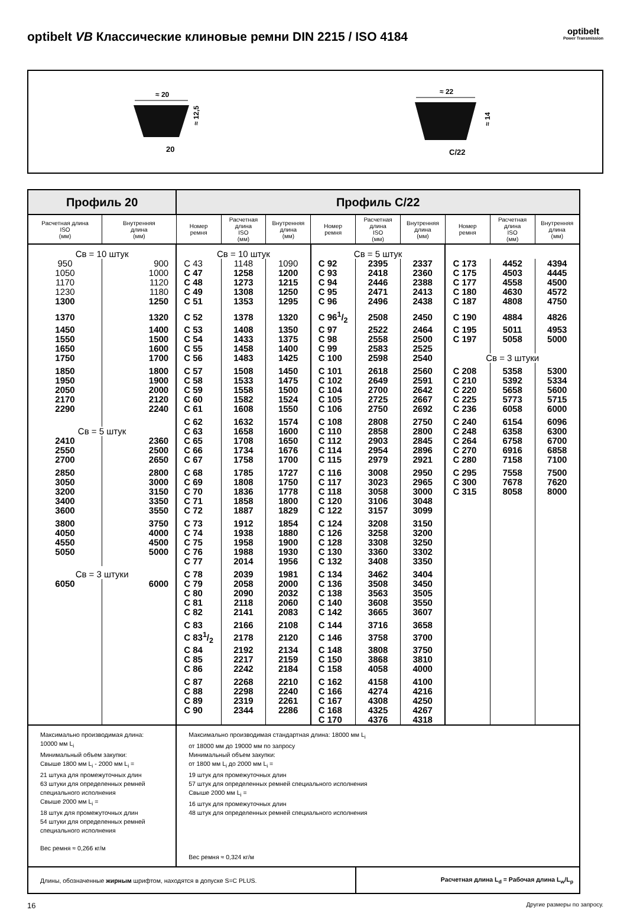optibelt VB Классические клиновые ремни DIN 2215 / ISO 4184
optibelt
Power Transmission
≈ 20
≈ 12,5
20
≈ 22
≈ 14
C/22
| Профиль 20 | | Профиль C/22 | | | | | | | | |
| --- | --- | --- | --- | --- | --- | --- | --- | --- | --- | --- |
| Расчетная длина ISO (мм) | Внутренняя длина (мм) | Номер ремня | Расчетная длина ISO (мм) | Внутренняя длина (мм) | Номер ремня | Расчетная длина ISO (мм) | Внутренняя длина (мм) | Номер ремня | Расчетная длина ISO (мм) | Внутренняя длина (мм) |
| Св = 10 штук | | Св = 10 штук | | | Св = 5 штук | | | | | |
| 950 | 900 | C 43 | 1148 | 1090 | C 92 | 2395 | 2337 | C 173 | 4452 | 4394 |
| 1050 | 1000 | C 47 | 1258 | 1200 | C 93 | 2418 | 2360 | C 175 | 4503 | 4445 |
| 1170 | 1120 | C 48 | 1273 | 1215 | C 94 | 2446 | 2388 | C 177 | 4558 | 4500 |
| 1230 | 1180 | C 49 | 1308 | 1250 | C 95 | 2471 | 2413 | C 180 | 4630 | 4572 |
| 1300 | 1250 | C 51 | 1353 | 1295 | C 96 | 2496 | 2438 | C 187 | 4808 | 4750 |
| 1370 | 1320 | C 52 | 1378 | 1320 | C 961/2 | 2508 | 2450 | C 190 | 4884 | 4826 |
| 1450 | 1400 | C 53 | 1408 | 1350 | C 97 | 2522 | 2464 | C 195 | 5011 | 4953 |
| 1550 | 1500 | C 54 | 1433 | 1375 | C 98 | 2558 | 2500 | C 197 | 5058 | 5000 |
| 1650 | 1600 | C 55 | 1458 | 1400 | C 99 | 2583 | 2525 | | | |
| 1750 | 1700 | C 56 | 1483 | 1425 | C 100 | 2598 | 2540 | Св = 3 штуки | | |
| 1850 | 1800 | C 57 | 1508 | 1450 | C 101 | 2618 | 2560 | C 208 | 5358 | 5300 |
| 1950 | 1900 | C 58 | 1533 | 1475 | C 102 | 2649 | 2591 | C 210 | 5392 | 5334 |
| 2050 | 2000 | C 59 | 1558 | 1500 | C 104 | 2700 | 2642 | C 220 | 5658 | 5600 |
| 2170 | 2120 | C 60 | 1582 | 1524 | C 105 | 2725 | 2667 | C 225 | 5773 | 5715 |
| 2290 | 2240 | C 61 | 1608 | 1550 | C 106 | 2750 | 2692 | C 236 | 6058 | 6000 |
| | | C 62 | 1632 | 1574 | C 108 | 2808 | 2750 | C 240 | 6154 | 6096 |
| Св = 5 штук | | C 63 | 1658 | 1600 | C 110 | 2858 | 2800 | C 248 | 6358 | 6300 |
| 2410 | 2360 | C 65 | 1708 | 1650 | C 112 | 2903 | 2845 | C 264 | 6758 | 6700 |
| 2550 | 2500 | C 66 | 1734 | 1676 | C 114 | 2954 | 2896 | C 270 | 6916 | 6858 |
| 2700 | 2650 | C 67 | 1758 | 1700 | C 115 | 2979 | 2921 | C 280 | 7158 | 7100 |
| 2850 | 2800 | C 68 | 1785 | 1727 | C 116 | 3008 | 2950 | C 295 | 7558 | 7500 |
| 3050 | 3000 | C 69 | 1808 | 1750 | C 117 | 3023 | 2965 | C 300 | 7678 | 7620 |
| 3200 | 3150 | C 70 | 1836 | 1778 | C 118 | 3058 | 3000 | C 315 | 8058 | 8000 |
| 3400 | 3350 | C 71 | 1858 | 1800 | C 120 | 3106 | 3048 | | | |
| 3600 | 3550 | C 72 | 1887 | 1829 | C 122 | 3157 | 3099 | | | |
| 3800 | 3750 | C 73 | 1912 | 1854 | C 124 | 3208 | 3150 | | | |
| 4050 | 4000 | C 74 | 1938 | 1880 | C 126 | 3258 | 3200 | | | |
| 4550 | 4500 | C 75 | 1958 | 1900 | C 128 | 3308 | 3250 | | | |
| 5050 | 5000 | C 76 | 1988 | 1930 | C 130 | 3360 | 3302 | | | |
| | | C 77 | 2014 | 1956 | C 132 | 3408 | 3350 | | | |
| Св = 3 штуки | | C 78 | 2039 | 1981 | C 134 | 3462 | 3404 | | | |
| 6050 | 6000 | C 79 | 2058 | 2000 | C 136 | 3508 | 3450 | | | |
| | | C 80 | 2090 | 2032 | C 138 | 3563 | 3505 | | | |
| | | C 81 | 2118 | 2060 | C 140 | 3608 | 3550 | | | |
| | | C 82 | 2141 | 2083 | C 142 | 3665 | 3607 | | | |
| | | C 83 | 2166 | 2108 | C 144 | 3716 | 3658 | | | |
| | | C 831/2 | 2178 | 2120 | C 146 | 3758 | 3700 | | | |
| | | C 84 | 2192 | 2134 | C 148 | 3808 | 3750 | | | |
| | | C 85 | 2217 | 2159 | C 150 | 3868 | 3810 | | | |
| | | C 86 | 2242 | 2184 | C 158 | 4058 | 4000 | | | |
| | | C 87 | 2268 | 2210 | C 162 | 4158 | 4100 | | | |
| | | C 88 | 2298 | 2240 | C 166 | 4274 | 4216 | | | |
| | | C 89 | 2319 | 2261 | C 167 | 4308 | 4250 | | | |
| | | C 90 | 2344 | 2286 | C 168 | 4325 | 4267 | | | |
| | | | | | C 170 | 4376 | 4318 | | | |
| Максимально производимая длина: 10000 мм L<sub>i</sub> Минимальный объем закупки: Свыше 1800 мм L<sub>i</sub> - 2000 мм L<sub>i</sub> = 21 штука для промежуточных длин 63 штуки для определенных ремней специального исполнения Свыше 2000 мм L<sub>i</sub> = 18 штук для промежуточных длин 54 штуки для определенных ремней специального исполнения Вес ремня ≈ 0,266 кг/м | | Максимально производимая стандартная длина: 18000 мм L<sub>i</sub> от 18000 мм до 19000 мм по запросу Минимальный объем закупки: от 1800 мм L<sub>i</sub> до 2000 мм L<sub>i</sub> = 19 штук для промежуточных длин 57 штук для определенных ремней специального исполнения Свыше 2000 мм L<sub>i</sub> = 16 штук для промежуточных длин 48 штук для определенных ремней специального исполнения Вес ремня ≈ 0,324 кг/м | | | | | | | | |
| Длины, обозначенные жирным шрифтом, находятся в допуске S=C PLUS. | | | | | | Расчетная длина L<sub>d</sub> = Рабочая длина L<sub>w</sub>/L<sub>p</sub> | | | | |
16 Другие размеры по запросу.